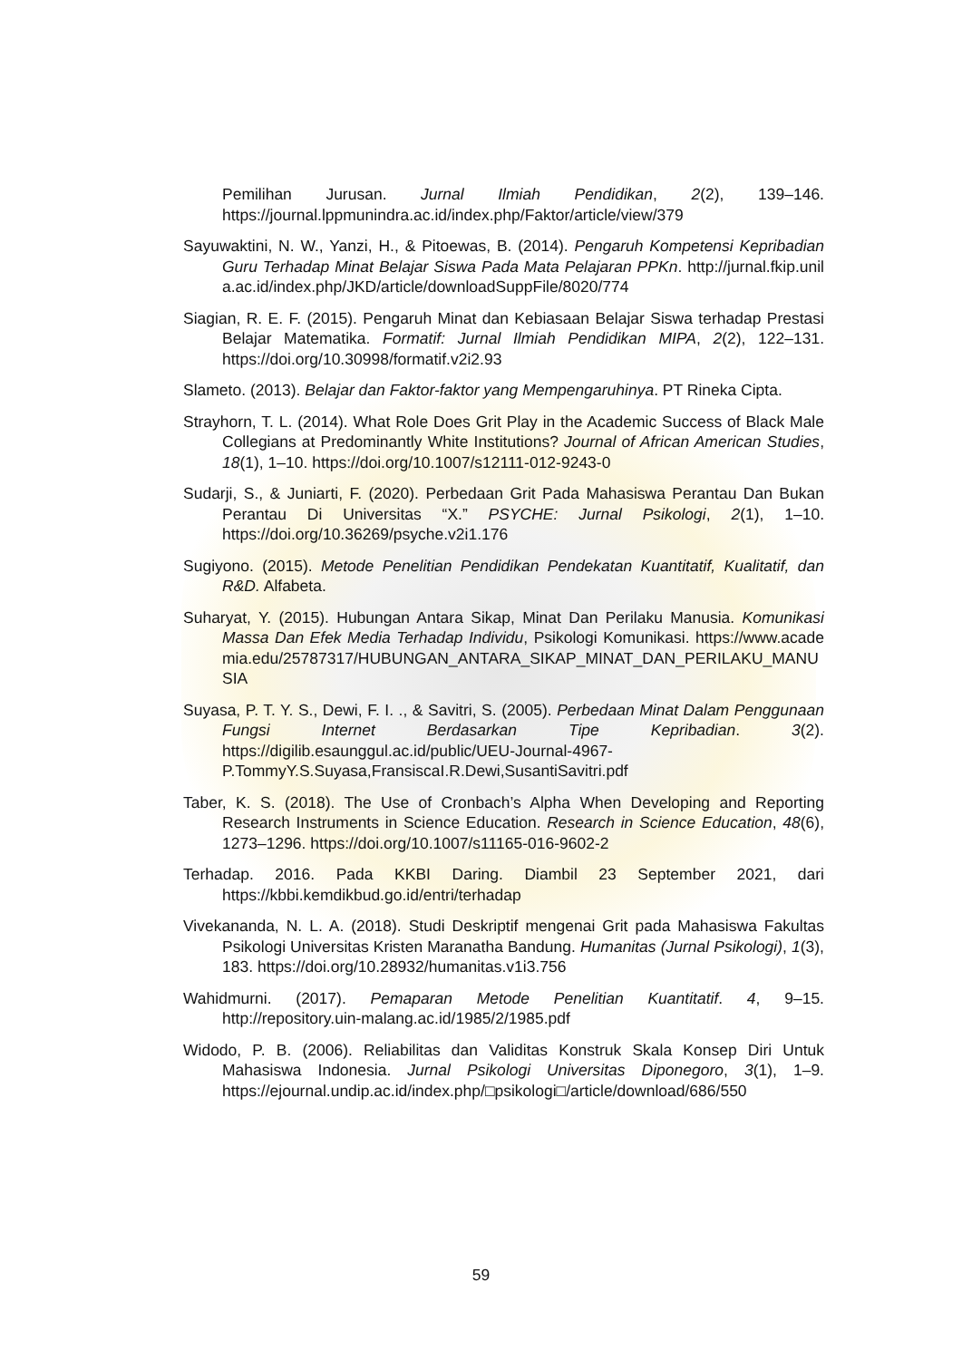Pemilihan Jurusan. Jurnal Ilmiah Pendidikan, 2(2), 139–146. https://journal.lppmunindra.ac.id/index.php/Faktor/article/view/379
Sayuwaktini, N. W., Yanzi, H., & Pitoewas, B. (2014). Pengaruh Kompetensi Kepribadian Guru Terhadap Minat Belajar Siswa Pada Mata Pelajaran PPKn. http://jurnal.fkip.unila.ac.id/index.php/JKD/article/downloadSuppFile/8020/774
Siagian, R. E. F. (2015). Pengaruh Minat dan Kebiasaan Belajar Siswa terhadap Prestasi Belajar Matematika. Formatif: Jurnal Ilmiah Pendidikan MIPA, 2(2), 122–131. https://doi.org/10.30998/formatif.v2i2.93
Slameto. (2013). Belajar dan Faktor-faktor yang Mempengaruhinya. PT Rineka Cipta.
Strayhorn, T. L. (2014). What Role Does Grit Play in the Academic Success of Black Male Collegians at Predominantly White Institutions? Journal of African American Studies, 18(1), 1–10. https://doi.org/10.1007/s12111-012-9243-0
Sudarji, S., & Juniarti, F. (2020). Perbedaan Grit Pada Mahasiswa Perantau Dan Bukan Perantau Di Universitas “X.” PSYCHE: Jurnal Psikologi, 2(1), 1–10. https://doi.org/10.36269/psyche.v2i1.176
Sugiyono. (2015). Metode Penelitian Pendidikan Pendekatan Kuantitatif, Kualitatif, dan R&D. Alfabeta.
Suharyat, Y. (2015). Hubungan Antara Sikap, Minat Dan Perilaku Manusia. Komunikasi Massa Dan Efek Media Terhadap Individu, Psikologi Komunikasi. https://www.academia.edu/25787317/HUBUNGAN_ANTARA_SIKAP_MINAT_DAN_PERILAKU_MANUSIA
Suyasa, P. T. Y. S., Dewi, F. I. ., & Savitri, S. (2005). Perbedaan Minat Dalam Penggunaan Fungsi Internet Berdasarkan Tipe Kepribadian. 3(2). https://digilib.esaunggul.ac.id/public/UEU-Journal-4967- P.TommyY.S.Suyasa,FransiscaI.R.Dewi,SusantiSavitri.pdf
Taber, K. S. (2018). The Use of Cronbach’s Alpha When Developing and Reporting Research Instruments in Science Education. Research in Science Education, 48(6), 1273–1296. https://doi.org/10.1007/s11165-016-9602-2
Terhadap. 2016. Pada KKBI Daring. Diambil 23 September 2021, dari https://kbbi.kemdikbud.go.id/entri/terhadap
Vivekananda, N. L. A. (2018). Studi Deskriptif mengenai Grit pada Mahasiswa Fakultas Psikologi Universitas Kristen Maranatha Bandung. Humanitas (Jurnal Psikologi), 1(3), 183. https://doi.org/10.28932/humanitas.v1i3.756
Wahidmurni. (2017). Pemaparan Metode Penelitian Kuantitatif. 4, 9–15. http://repository.uin-malang.ac.id/1985/2/1985.pdf
Widodo, P. B. (2006). Reliabilitas dan Validitas Konstruk Skala Konsep Diri Untuk Mahasiswa Indonesia. Jurnal Psikologi Universitas Diponegoro, 3(1), 1–9. https://ejournal.undip.ac.id/index.php/□psikologi□/article/download/686/550
59